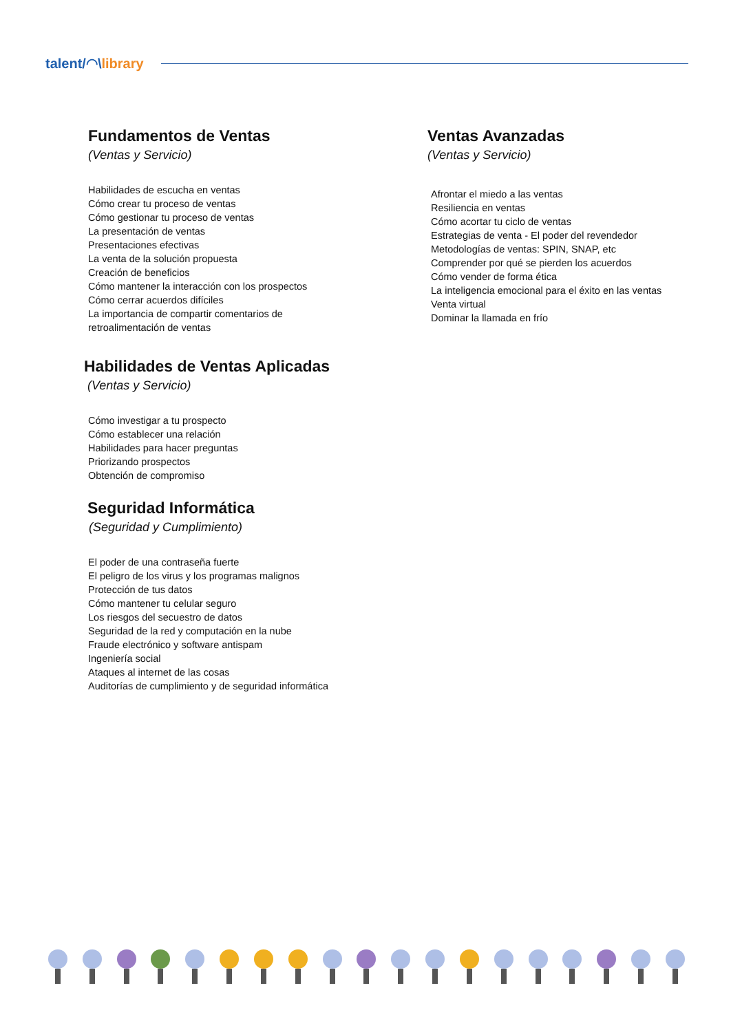talent/◠\library
Fundamentos de Ventas
(Ventas y Servicio)
Habilidades de escucha en ventas
Cómo crear tu proceso de ventas
Cómo gestionar tu proceso de ventas
La presentación de ventas
Presentaciones efectivas
La venta de la solución propuesta
Creación de beneficios
Cómo mantener la interacción con los prospectos
Cómo cerrar acuerdos difíciles
La importancia de compartir comentarios de
retroalimentación de ventas
Ventas Avanzadas
(Ventas y Servicio)
Afrontar el miedo a las ventas
Resiliencia en ventas
Cómo acortar tu ciclo de ventas
Estrategias de venta - El poder del revendedor
Metodologías de ventas: SPIN, SNAP, etc
Comprender por qué se pierden los acuerdos
Cómo vender de forma ética
La inteligencia emocional para el éxito en las ventas
Venta virtual
Dominar la llamada en frío
Habilidades de Ventas Aplicadas
(Ventas y Servicio)
Cómo investigar a tu prospecto
Cómo establecer una relación
Habilidades para hacer preguntas
Priorizando prospectos
Obtención de compromiso
Seguridad Informática
(Seguridad y Cumplimiento)
El poder de una contraseña fuerte
El peligro de los virus y los programas malignos
Protección de tus datos
Cómo mantener tu celular seguro
Los riesgos del secuestro de datos
Seguridad de la red y computación en la nube
Fraude electrónico y software antispam
Ingeniería social
Ataques al internet de las cosas
Auditorías de cumplimiento y de seguridad informática